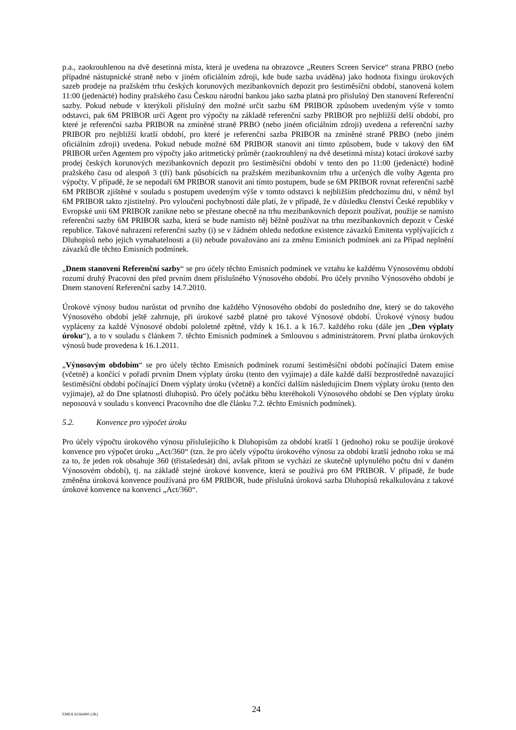p.a., zaokrouhlenou na dvě desetinná místa, která je uvedena na obrazovce „Reuters Screen Service“ strana PRBO (nebo případné nástupnické straně nebo v jiném oficiálním zdroji, kde bude sazba uváděna) jako hodnota fixingu úrokových sazeb prodeje na pražském trhu českých korunových mezibankovních depozit pro šestiměsíční období, stanovená kolem 11:00 (jedenácté) hodiny pražského času Českou národní bankou jako sazba platná pro příslušný Den stanovení Referenční sazby. Pokud nebude v kterýkoli příslušný den možné určit sazbu 6M PRIBOR způsobem uvedeným výše v tomto odstavci, pak 6M PRIBOR určí Agent pro výpočty na základě referenční sazby PRIBOR pro nejbližší delší období, pro které je referenční sazba PRIBOR na zmíněné straně PRBO (nebo jiném oficiálním zdroji) uvedena a referenční sazby PRIBOR pro nejbližší kratší období, pro které je referenční sazba PRIBOR na zmíněné straně PRBO (nebo jiném oficiálním zdroji) uvedena. Pokud nebude možné 6M PRIBOR stanovit ani tímto způsobem, bude v takový den 6M PRIBOR určen Agentem pro výpočty jako aritmetický průměr (zaokrouhlený na dvě desetinná místa) kotací úrokové sazby prodej českých korunových mezibankovních depozit pro šestiměsíční období v tento den po 11:00 (jedenácté) hodině pražského času od alespoň 3 (tří) bank působících na pražském mezibankovním trhu a určených dle volby Agenta pro výpočty. V případě, že se nepodaří 6M PRIBOR stanovit ani tímto postupem, bude se 6M PRIBOR rovnat referenční sazbě 6M PRIBOR zjištěné v souladu s postupem uvedeným výše v tomto odstavci k nejbližším předchozímu dni, v němž byl 6M PRIBOR takto zjistitelný. Pro vyloučení pochybností dále platí, že v případě, že v důsledku členství České republiky v Evropské unii 6M PRIBOR zanikne nebo se přestane obecně na trhu mezibankovních depozit používat, použije se namísto referenční sazby 6M PRIBOR sazba, která se bude namísto něj běžně používat na trhu mezibankovních depozit v České republice. Takové nahrazení referenční sazby (i) se v žádném ohledu nedotkne existence závazků Emitenta vyplývajících z Dluhopisů nebo jejich vymahatelnosti a (ii) nebude považováno ani za změnu Emisních podmínek ani za Případ neplnění závazků dle těchto Emisních podmínek.
„Dnem stanovení Referenční sazby“ se pro účely těchto Emisních podmínek ve vztahu ke každému Výnosovému období rozumí druhý Pracovní den před prvním dnem příslušného Výnosového období. Pro účely prvního Výnosového období je Dnem stanovení Referenční sazby 14.7.2010.
Úrokové výnosy budou narůstat od prvního dne každého Výnosového období do posledního dne, který se do takového Výnosového období ještě zahrnuje, při úrokové sazbě platné pro takové Výnosové období. Úrokové výnosy budou vypláceny za každé Výnosové období pololetně zpětně, vždy k 16.1. a k 16.7. každého roku (dále jen „Den výplaty úroku“), a to v souladu s článkem 7. těchto Emisních podmínek a Smlouvou s administrátorem. První platba úrokových výnosů bude provedena k 16.1.2011.
„Výnosovým obdobím“ se pro účely těchto Emisních podmínek rozumí šestiměsíční období počínající Datem emise (včetně) a končící v pořadí prvním Dnem výplaty úroku (tento den vyjímaje) a dále každé další bezprostředně navazující šestiměsíční období počínající Dnem výplaty úroku (včetně) a končící dalším následujícím Dnem výplaty úroku (tento den vyjímaje), až do Dne splatnosti dluhopisů. Pro účely počátku běhu kteréhokoli Výnosového období se Den výplaty úroku neposouvá v souladu s konvencí Pracovního dne dle článku 7.2. těchto Emisních podmínek).
5.2. Konvence pro výpočet úroku
Pro účely výpočtu úrokového výnosu příslušejícího k Dluhopisům za období kratší 1 (jednoho) roku se použije úrokové konvence pro výpočet úroku „Act/360“ (tzn. že pro účely výpočtu úrokového výnosu za období kratší jednoho roku se má za to, že jeden rok obsahuje 360 (třistašedesát) dní, avšak přitom se vychází ze skutečně uplynulého počtu dní v daném Výnosovém období), tj. na základě stejné úrokové konvence, která se používá pro 6M PRIBOR. V případě, že bude změněna úroková konvence používaná pro 6M PRIBOR, bude příslušná úroková sazba Dluhopisů rekalkulována z takové úrokové konvence na konvenci „Act/360“.
EMEA 42264495 (2K)
24